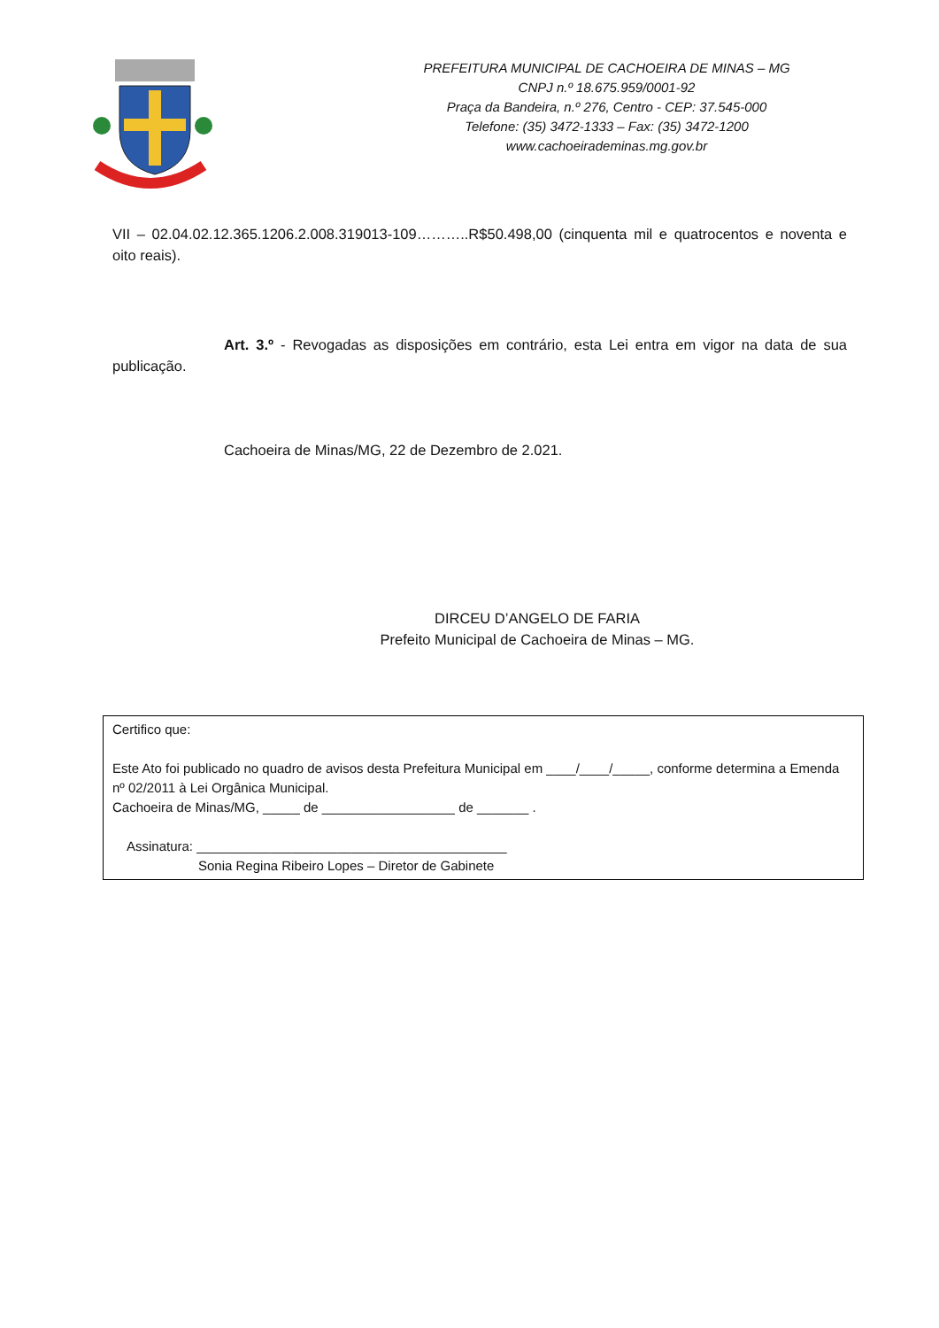PREFEITURA MUNICIPAL DE CACHOEIRA DE MINAS – MG
CNPJ n.º 18.675.959/0001-92
Praça da Bandeira, n.º 276, Centro - CEP: 37.545-000
Telefone: (35) 3472-1333 – Fax: (35) 3472-1200
www.cachoeirademinas.mg.gov.br
VII – 02.04.02.12.365.1206.2.008.319013-109………..R$50.498,00 (cinquenta mil e quatrocentos e noventa e oito reais).
Art. 3.º - Revogadas as disposições em contrário, esta Lei entra em vigor na data de sua publicação.
Cachoeira de Minas/MG, 22 de Dezembro de 2.021.
DIRCEU D’ANGELO DE FARIA
Prefeito Municipal de Cachoeira de Minas – MG.
Certifico que:
Este Ato foi publicado no quadro de avisos desta Prefeitura Municipal em ____/____/_____, conforme determina a Emenda nº 02/2011 à Lei Orgânica Municipal.
Cachoeira de Minas/MG, _____ de __________________ de _______ .
Assinatura: __________________________________________
Sonia Regina Ribeiro Lopes – Diretor de Gabinete